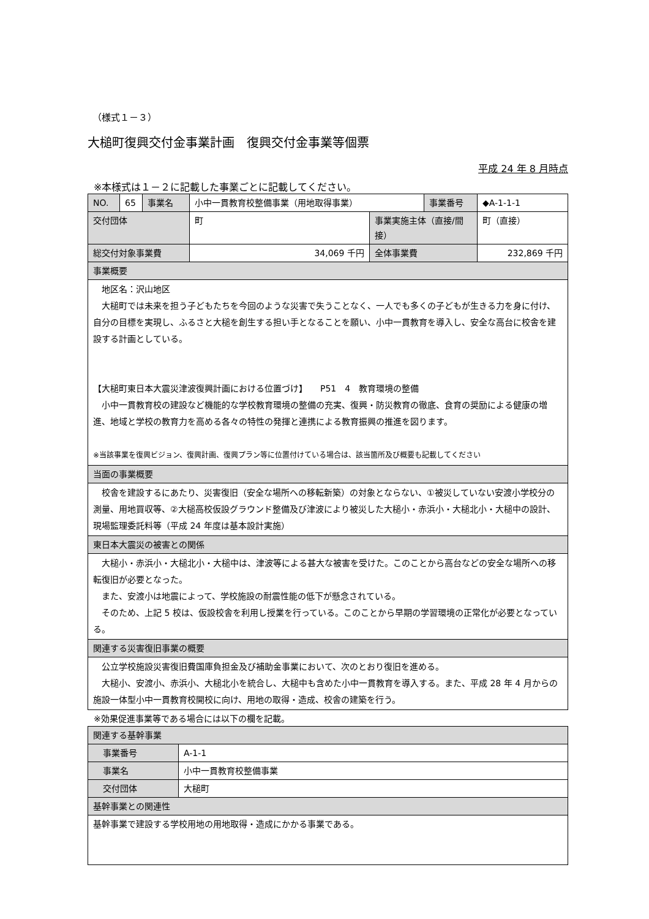（様式１－３）
大槌町復興交付金事業計画　復興交付金事業等個票
平成 24 年 8 月時点
※本様式は１－２に記載した事業ごとに記載してください。
| NO. | 65 | 事業名 | 小中一貫教育校整備事業（用地取得事業） | | 事業番号 | ◆A-1-1-1 |
| 交付団体 | | | 町 | 事業実施主体（直接/間接） | | 町（直接） |
| 総交付対象事業費 | | | 34,069 千円 | 全体事業費 | | 232,869 千円 |
| 事業概要 | | | | | | |
| 地区名：沢山地区 大槌町では未来を担う子どもたちを今回のような災害で失うことなく、一人でも多くの子どもが生きる力を身に付け、自分の目標を実現し、ふるさと大槌を創生する担い手となることを願い、小中一貫教育を導入し、安全な高台に校舎を建設する計画としている。 【大槌町東日本大震災津波復興計画における位置づけ】 P51 4 教育環境の整備 小中一貫教育校の建設など機能的な学校教育環境の整備の充実、復興・防災教育の徹底、食育の奨励による健康の増進、地域と学校の教育力を高める各々の特性の発揮と連携による教育振興の推進を図ります。 ※当該事業を復興ビジョン、復興計画、復興プラン等に位置付けている場合は、該当箇所及び概要も記載してください | | | | | | |
| 当面の事業概要 | | | | | | |
| 校舎を建設するにあたり、災害復旧（安全な場所への移転新築）の対象とならない、①被災していない安渡小学校分の測量、用地買収等、②大槌高校仮設グラウンド整備及び津波により被災した大槌小・赤浜小・大槌北小・大槌中の設計、現場監理委託料等（平成 24 年度は基本設計実施） | | | | | | |
| 東日本大震災の被害との関係 | | | | | | |
| 大槌小・赤浜小・大槌北小・大槌中は、津波等による甚大な被害を受けた。このことから高台などの安全な場所への移転復旧が必要となった。 また、安渡小は地震によって、学校施設の耐震性能の低下が懸念されている。 そのため、上記 5 校は、仮設校舎を利用し授業を行っている。このことから早期の学習環境の正常化が必要となっている。 | | | | | | |
| 関連する災害復旧事業の概要 | | | | | | |
| 公立学校施設災害復旧費国庫負担金及び補助金事業において、次のとおり復旧を進める。 大槌小、安渡小、赤浜小、大槌北小を統合し、大槌中も含めた小中一貫教育を導入する。また、平成 28 年 4 月からの施設一体型小中一貫教育校開校に向け、用地の取得・造成、校舎の建築を行う。 | | | | | | |
※効果促進事業等である場合には以下の欄を記載。
| 関連する基幹事業 | |
| 事業番号 | A-1-1 |
| 事業名 | 小中一貫教育校整備事業 |
| 交付団体 | 大槌町 |
| 基幹事業との関連性 | |
| 基幹事業で建設する学校用地の用地取得・造成にかかる事業である。 | |